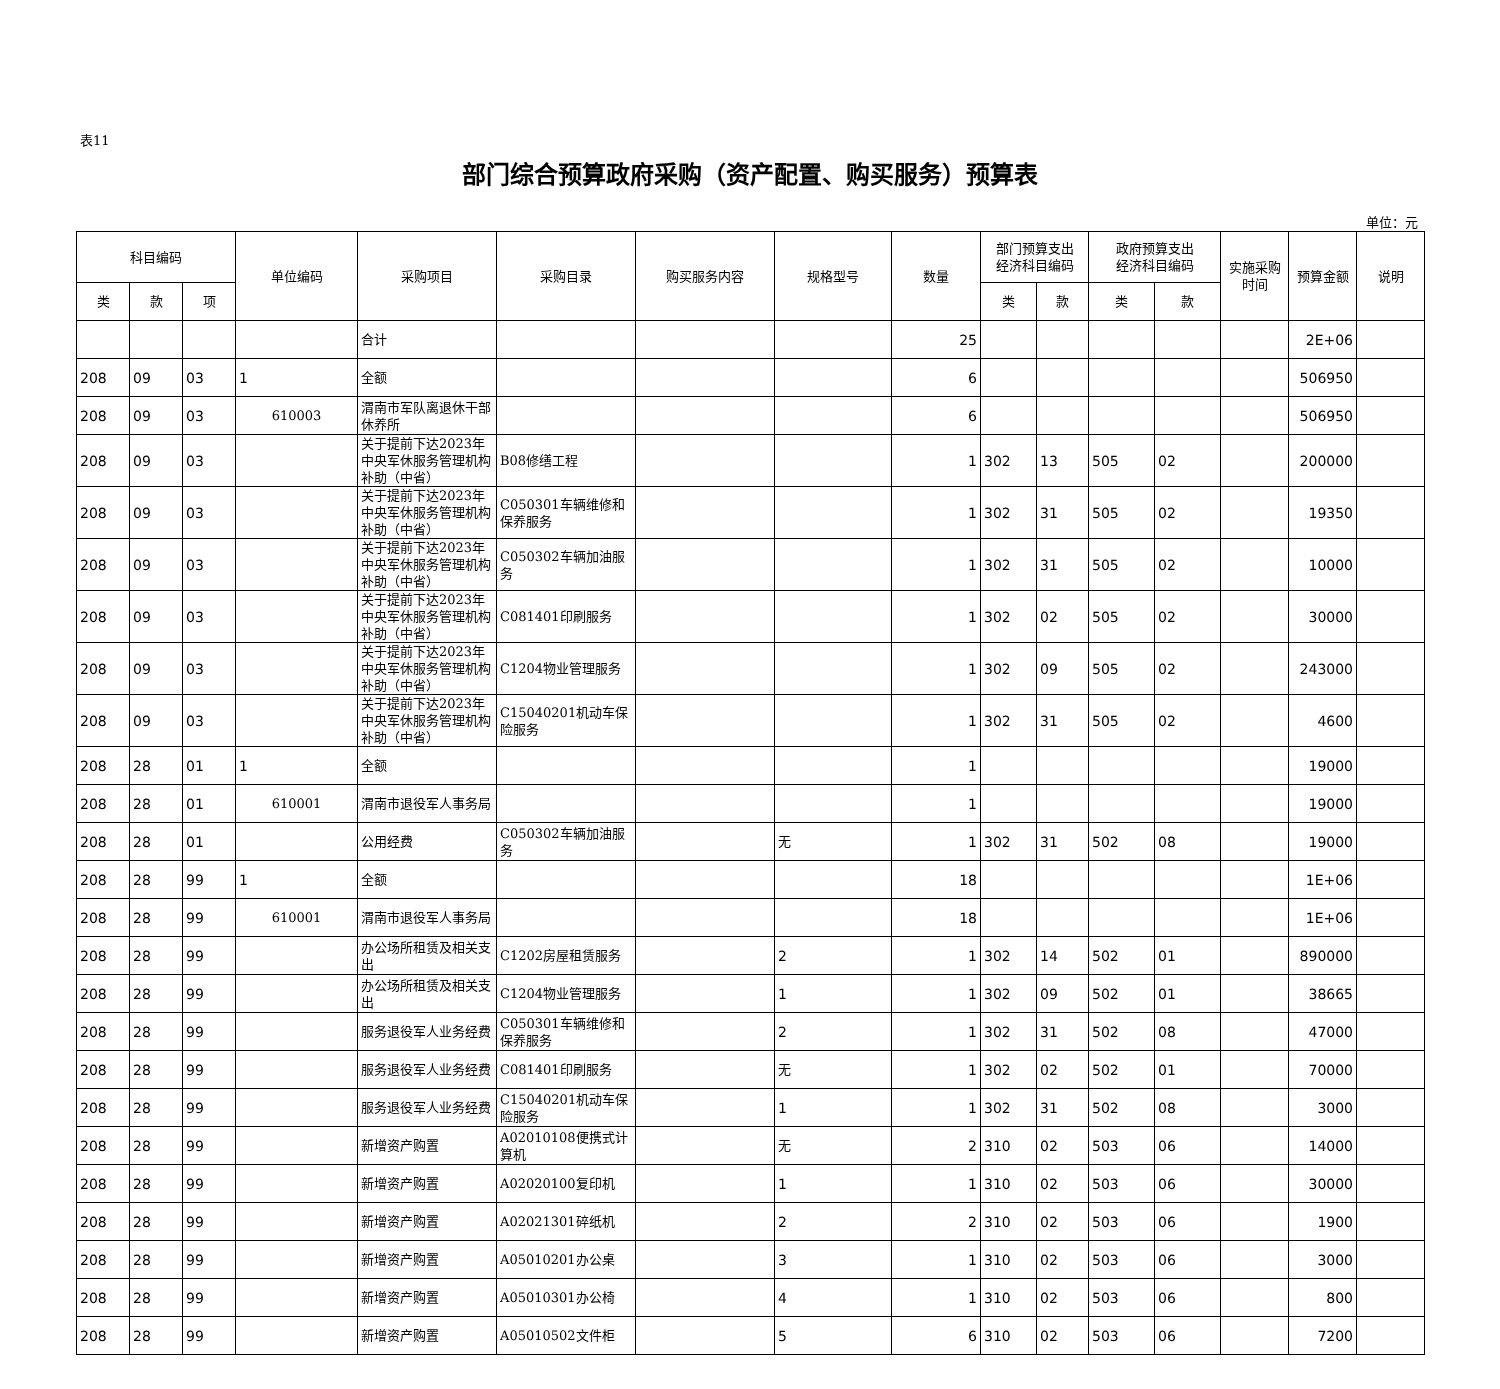表11
部门综合预算政府采购（资产配置、购买服务）预算表
单位：元
| 科目编码 | | | 单位编码 | 采购项目 | 采购目录 | 购买服务内容 | 规格型号 | 数量 | 部门预算支出 经济科目编码 | | 政府预算支出 经济科目编码 | | 实施采购 时间 | 预算金额 | 说明 |
| --- | --- | --- | --- | --- | --- | --- | --- | --- | --- | --- | --- | --- | --- | --- | --- |
| 类 | 款 | 项 | | | | | | | 类 | 款 | 类 | 款 | | | |
| | | | | 合计 | | | | 25 | | | | | | 2E+06 | |
| 208 | 09 | 03 | 1 | 全额 | | | | 6 | | | | | | 506950 | |
| 208 | 09 | 03 | 610003 | 渭南市军队离退休干部休养所 | | | | 6 | | | | | | 506950 | |
| 208 | 09 | 03 | | 关于提前下达2023年中央军休服务管理机构补助（中省） | B08修缮工程 | | | 1 | 302 | 13 | 505 | 02 | | 200000 | |
| 208 | 09 | 03 | | 关于提前下达2023年中央军休服务管理机构补助（中省） | C050301车辆维修和保养服务 | | | 1 | 302 | 31 | 505 | 02 | | 19350 | |
| 208 | 09 | 03 | | 关于提前下达2023年中央军休服务管理机构补助（中省） | C050302车辆加油服务 | | | 1 | 302 | 31 | 505 | 02 | | 10000 | |
| 208 | 09 | 03 | | 关于提前下达2023年中央军休服务管理机构补助（中省） | C081401印刷服务 | | | 1 | 302 | 02 | 505 | 02 | | 30000 | |
| 208 | 09 | 03 | | 关于提前下达2023年中央军休服务管理机构补助（中省） | C1204物业管理服务 | | | 1 | 302 | 09 | 505 | 02 | | 243000 | |
| 208 | 09 | 03 | | 关于提前下达2023年中央军休服务管理机构补助（中省） | C15040201机动车保险服务 | | | 1 | 302 | 31 | 505 | 02 | | 4600 | |
| 208 | 28 | 01 | 1 | 全额 | | | | 1 | | | | | | 19000 | |
| 208 | 28 | 01 | 610001 | 渭南市退役军人事务局 | | | | 1 | | | | | | 19000 | |
| 208 | 28 | 01 | | 公用经费 | C050302车辆加油服务 | | 无 | 1 | 302 | 31 | 502 | 08 | | 19000 | |
| 208 | 28 | 99 | 1 | 全额 | | | | 18 | | | | | | 1E+06 | |
| 208 | 28 | 99 | 610001 | 渭南市退役军人事务局 | | | | 18 | | | | | | 1E+06 | |
| 208 | 28 | 99 | | 办公场所租赁及相关支出 | C1202房屋租赁服务 | | 2 | 1 | 302 | 14 | 502 | 01 | | 890000 | |
| 208 | 28 | 99 | | 办公场所租赁及相关支出 | C1204物业管理服务 | | 1 | 1 | 302 | 09 | 502 | 01 | | 38665 | |
| 208 | 28 | 99 | | 服务退役军人业务经费 | C050301车辆维修和保养服务 | | 2 | 1 | 302 | 31 | 502 | 08 | | 47000 | |
| 208 | 28 | 99 | | 服务退役军人业务经费 | C081401印刷服务 | | 无 | 1 | 302 | 02 | 502 | 01 | | 70000 | |
| 208 | 28 | 99 | | 服务退役军人业务经费 | C15040201机动车保险服务 | | 1 | 1 | 302 | 31 | 502 | 08 | | 3000 | |
| 208 | 28 | 99 | | 新增资产购置 | A02010108便携式计算机 | | 无 | 2 | 310 | 02 | 503 | 06 | | 14000 | |
| 208 | 28 | 99 | | 新增资产购置 | A02020100复印机 | | 1 | 1 | 310 | 02 | 503 | 06 | | 30000 | |
| 208 | 28 | 99 | | 新增资产购置 | A02021301碎纸机 | | 2 | 2 | 310 | 02 | 503 | 06 | | 1900 | |
| 208 | 28 | 99 | | 新增资产购置 | A05010201办公桌 | | 3 | 1 | 310 | 02 | 503 | 06 | | 3000 | |
| 208 | 28 | 99 | | 新增资产购置 | A05010301办公椅 | | 4 | 1 | 310 | 02 | 503 | 06 | | 800 | |
| 208 | 28 | 99 | | 新增资产购置 | A05010502文件柜 | | 5 | 6 | 310 | 02 | 503 | 06 | | 7200 | |